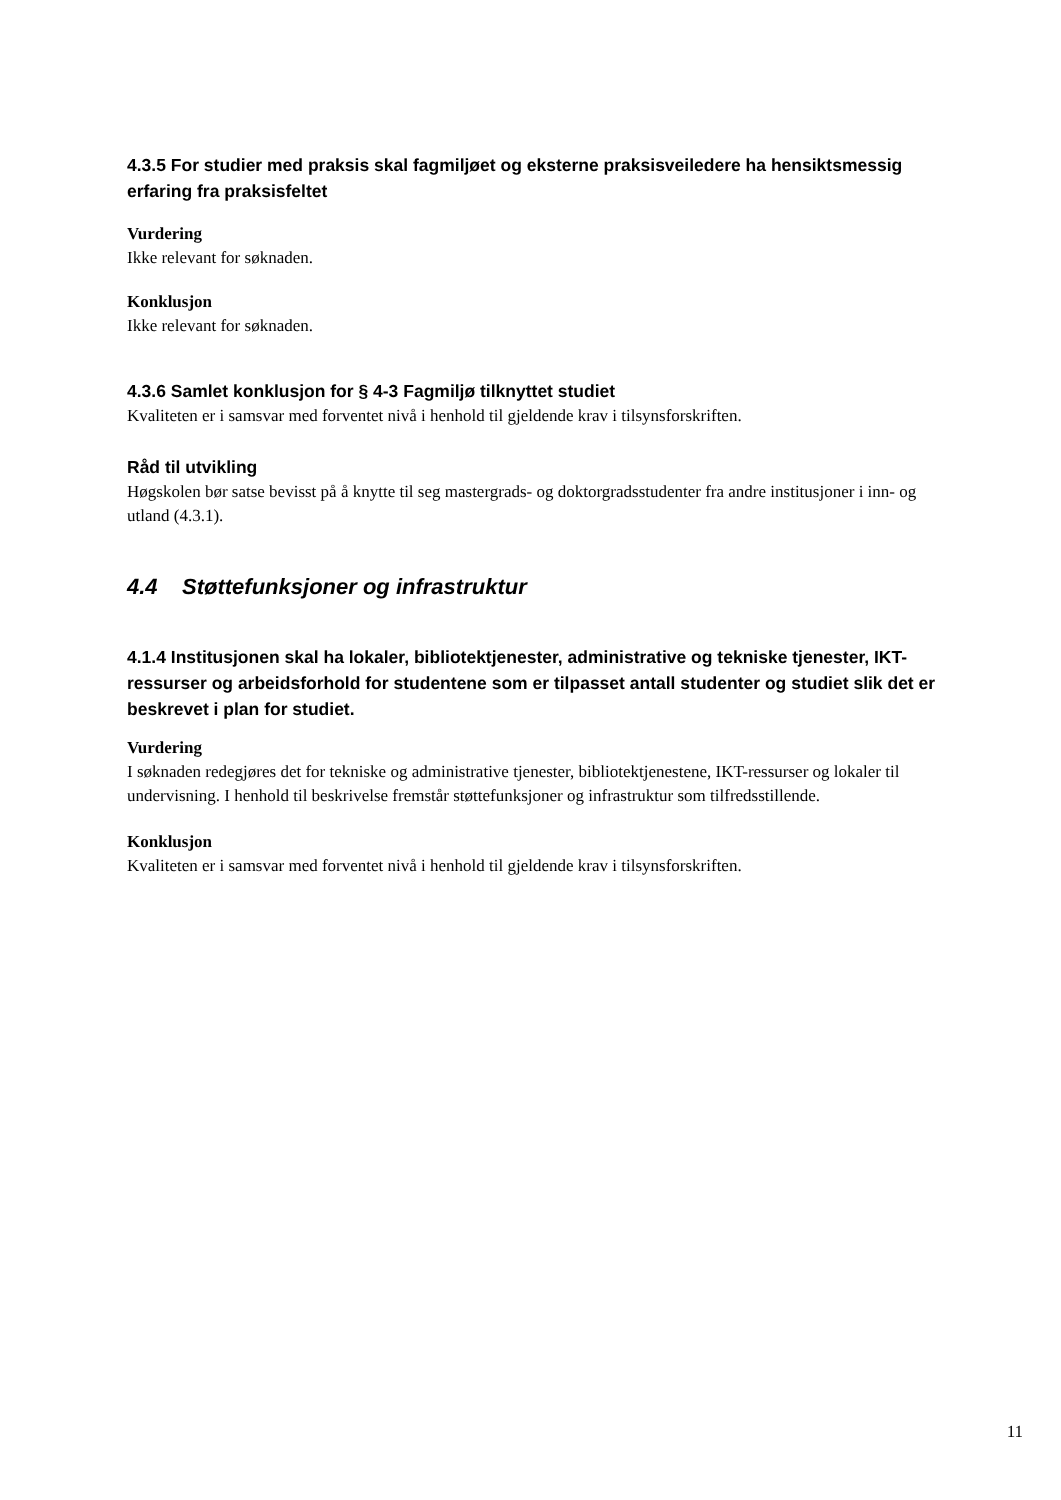4.3.5 For studier med praksis skal fagmiljøet og eksterne praksisveiledere ha hensiktsmessig erfaring fra praksisfeltet
Vurdering
Ikke relevant for søknaden.
Konklusjon
Ikke relevant for søknaden.
4.3.6 Samlet konklusjon for § 4-3 Fagmiljø tilknyttet studiet
Kvaliteten er i samsvar med forventet nivå i henhold til gjeldende krav i tilsynsforskriften.
Råd til utvikling
Høgskolen bør satse bevisst på å knytte til seg mastergrads- og doktorgradsstudenter fra andre institusjoner i inn- og utland (4.3.1).
4.4 Støttefunksjoner og infrastruktur
4.1.4 Institusjonen skal ha lokaler, bibliotektjenester, administrative og tekniske tjenester, IKT-ressurser og arbeidsforhold for studentene som er tilpasset antall studenter og studiet slik det er beskrevet i plan for studiet.
Vurdering
I søknaden redegjøres det for tekniske og administrative tjenester, bibliotektjenestene, IKT-ressurser og lokaler til undervisning. I henhold til beskrivelse fremstår støttefunksjoner og infrastruktur som tilfredsstillende.
Konklusjon
Kvaliteten er i samsvar med forventet nivå i henhold til gjeldende krav i tilsynsforskriften.
11